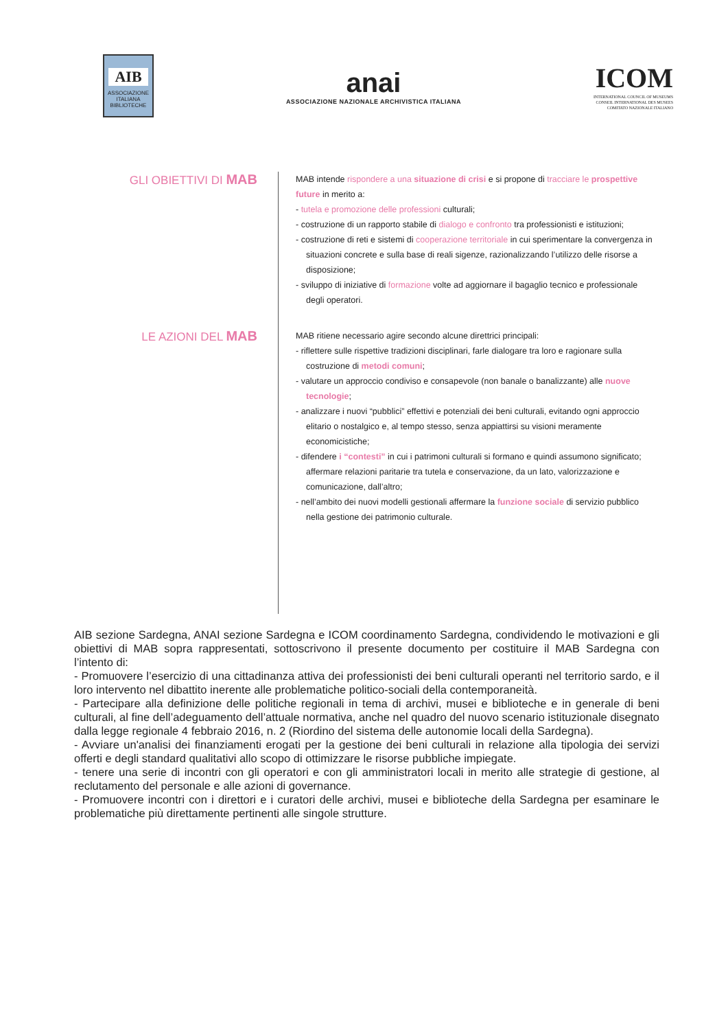AIB
ASSOCIAZIONE ITALIANA BIBLIOTECHE
anai
ASSOCIAZIONE NAZIONALE ARCHIVISTICA ITALIANA
ICOM
INTERNATIONAL COUNCIL OF MUSEUMS
CONSEIL INTERNATIONAL DES MUSEES
COMITATO NAZIONALE ITALIANO
GLI OBIETTIVI DI MAB
MAB intende rispondere a una situazione di crisi e si propone di tracciare le prospettive future in merito a:
- tutela e promozione delle professioni culturali;
- costruzione di un rapporto stabile di dialogo e confronto tra professionisti e istituzioni;
- costruzione di reti e sistemi di cooperazione territoriale in cui sperimentare la convergenza in situazioni concrete e sulla base di reali sigenze, razionalizzando l’utilizzo delle risorse a disposizione;
- sviluppo di iniziative di formazione volte ad aggiornare il bagaglio tecnico e professionale degli operatori.
LE AZIONI DEL MAB
MAB ritiene necessario agire secondo alcune direttrici principali:
- riflettere sulle rispettive tradizioni disciplinari, farle dialogare tra loro e ragionare sulla costruzione di metodi comuni;
- valutare un approccio condiviso e consapevole (non banale o banalizzante) alle nuove tecnologie;
- analizzare i nuovi “pubblici” effettivi e potenziali dei beni culturali, evitando ogni approccio elitario o nostalgico e, al tempo stesso, senza appiattirsi su visioni meramente economicistiche;
- difendere i “contesti” in cui i patrimoni culturali si formano e quindi assumono significato; affermare relazioni paritarie tra tutela e conservazione, da un lato, valorizzazione e comunicazione, dall’altro;
- nell’ambito dei nuovi modelli gestionali affermare la funzione sociale di servizio pubblico nella gestione dei patrimonio culturale.
AIB sezione Sardegna, ANAI sezione Sardegna e ICOM coordinamento Sardegna, condividendo le motivazioni e gli obiettivi di MAB sopra rappresentati, sottoscrivono il presente documento per costituire il MAB Sardegna con l’intento di:
- Promuovere l’esercizio di una cittadinanza attiva dei professionisti dei beni culturali operanti nel territorio sardo, e il loro intervento nel dibattito inerente alle problematiche politico-sociali della contemporaneità.
- Partecipare alla definizione delle politiche regionali in tema di archivi, musei e biblioteche e in generale di beni culturali, al fine dell’adeguamento dell’attuale normativa, anche nel quadro del nuovo scenario istituzionale disegnato dalla legge regionale 4 febbraio 2016, n. 2 (Riordino del sistema delle autonomie locali della Sardegna).
- Avviare un'analisi dei finanziamenti erogati per la gestione dei beni culturali in relazione alla tipologia dei servizi offerti e degli standard qualitativi allo scopo di ottimizzare le risorse pubbliche impiegate.
- tenere una serie di incontri con gli operatori e con gli amministratori locali in merito alle strategie di gestione, al reclutamento del personale e alle azioni di governance.
- Promuovere incontri con i direttori e i curatori delle archivi, musei e biblioteche della Sardegna per esaminare le problematiche più direttamente pertinenti alle singole strutture.